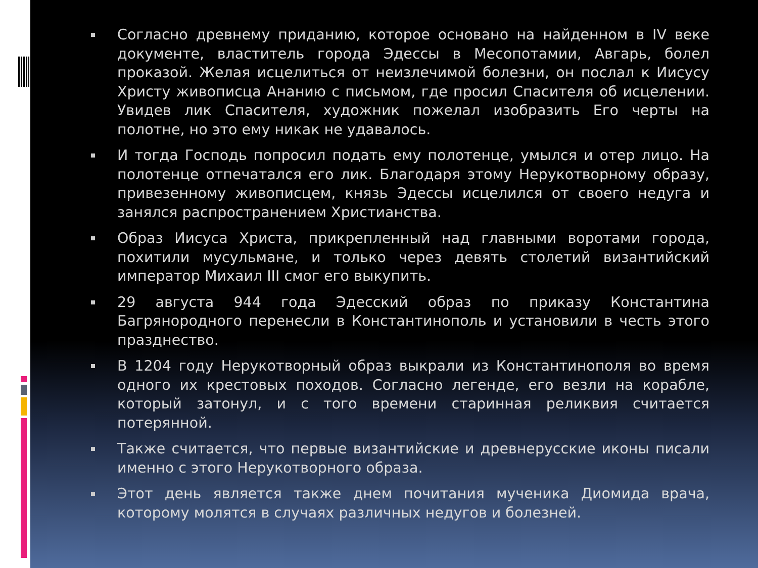Согласно древнему приданию, которое основано на найденном в IV веке документе, властитель города Эдессы в Месопотамии, Авгарь, болел проказой. Желая исцелиться от неизлечимой болезни, он послал к Иисусу Христу живописца Ананию с письмом, где просил Спасителя об исцелении. Увидев лик Спасителя, художник пожелал изобразить Его черты на полотне, но это ему никак не удавалось.
И тогда Господь попросил подать ему полотенце, умылся и отер лицо. На полотенце отпечатался его лик. Благодаря этому Нерукотворному образу, привезенному живописцем, князь Эдессы исцелился от своего недуга и занялся распространением Христианства.
Образ Иисуса Христа, прикрепленный над главными воротами города, похитили мусульмане, и только через девять столетий византийский император Михаил III смог его выкупить.
29 августа 944 года Эдесский образ по приказу Константина Багрянородного перенесли в Константинополь и установили в честь этого празднество.
В 1204 году Нерукотворный образ выкрали из Константинополя во время одного их крестовых походов. Согласно легенде, его везли на корабле, который затонул, и с того времени старинная реликвия считается потерянной.
Также считается, что первые византийские и древнерусские иконы писали именно с этого Нерукотворного образа.
Этот день является также днем почитания мученика Диомида врача, которому молятся в случаях различных недугов и болезней.